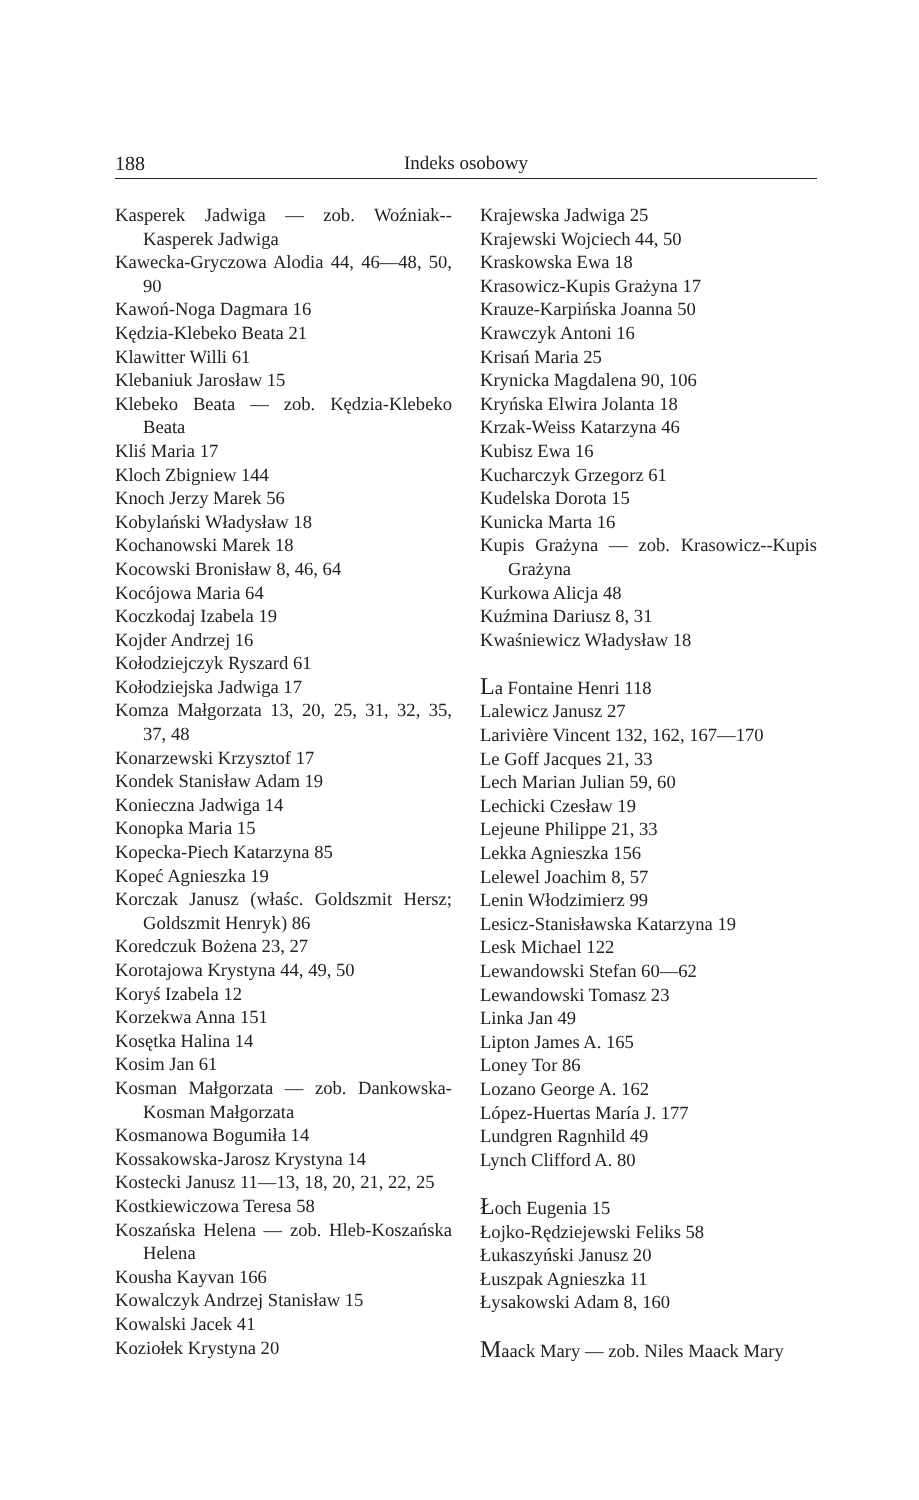188 Indeks osobowy
Kasperek Jadwiga — zob. Woźniak--Kasperek Jadwiga
Kawecka-Gryczowa Alodia 44, 46—48, 50, 90
Kawoń-Noga Dagmara 16
Kędzia-Klebeko Beata 21
Klawitter Willi 61
Klebaniuk Jarosław 15
Klebeko Beata — zob. Kędzia-Klebeko Beata
Kliś Maria 17
Kloch Zbigniew 144
Knoch Jerzy Marek 56
Kobylański Władysław 18
Kochanowski Marek 18
Kocowski Bronisław 8, 46, 64
Kocójowa Maria 64
Koczkodaj Izabela 19
Kojder Andrzej 16
Kołodziejczyk Ryszard 61
Kołodziejska Jadwiga 17
Komza Małgorzata 13, 20, 25, 31, 32, 35, 37, 48
Konarzewski Krzysztof 17
Kondek Stanisław Adam 19
Konieczna Jadwiga 14
Konopka Maria 15
Kopecka-Piech Katarzyna 85
Kopeć Agnieszka 19
Korczak Janusz (właśc. Goldszmit Hersz; Goldszmit Henryk) 86
Koredczuk Bożena 23, 27
Korotajowa Krystyna 44, 49, 50
Koryś Izabela 12
Korzekwa Anna 151
Kosętka Halina 14
Kosim Jan 61
Kosman Małgorzata — zob. Dankowska-Kosman Małgorzata
Kosmanowa Bogumiła 14
Kossakowska-Jarosz Krystyna 14
Kostecki Janusz 11—13, 18, 20, 21, 22, 25
Kostkiewiczowa Teresa 58
Koszańska Helena — zob. Hleb-Koszańska Helena
Kousha Kayvan 166
Kowalczyk Andrzej Stanisław 15
Kowalski Jacek 41
Koziołek Krystyna 20
Krajewska Jadwiga 25
Krajewski Wojciech 44, 50
Kraskowska Ewa 18
Krasowicz-Kupis Grażyna 17
Krauze-Karpińska Joanna 50
Krawczyk Antoni 16
Krisań Maria 25
Krynicka Magdalena 90, 106
Kryńska Elwira Jolanta 18
Krzak-Weiss Katarzyna 46
Kubisz Ewa 16
Kucharczyk Grzegorz 61
Kudelska Dorota 15
Kunicka Marta 16
Kupis Grażyna — zob. Krasowicz--Kupis Grażyna
Kurkowa Alicja 48
Kuźmina Dariusz 8, 31
Kwaśniewicz Władysław 18
La Fontaine Henri 118
Lalewicz Janusz 27
Larivière Vincent 132, 162, 167—170
Le Goff Jacques 21, 33
Lech Marian Julian 59, 60
Lechicki Czesław 19
Lejeune Philippe 21, 33
Lekka Agnieszka 156
Lelewel Joachim 8, 57
Lenin Włodzimierz 99
Lesicz-Stanisławska Katarzyna 19
Lesk Michael 122
Lewandowski Stefan 60—62
Lewandowski Tomasz 23
Linka Jan 49
Lipton James A. 165
Loney Tor 86
Lozano George A. 162
López-Huertas María J. 177
Lundgren Ragnhild 49
Lynch Clifford A. 80
Łoch Eugenia 15
Łojko-Rędziejewski Feliks 58
Łukaszyński Janusz 20
Łuszpak Agnieszka 11
Łysakowski Adam 8, 160
Maack Mary — zob. Niles Maack Mary